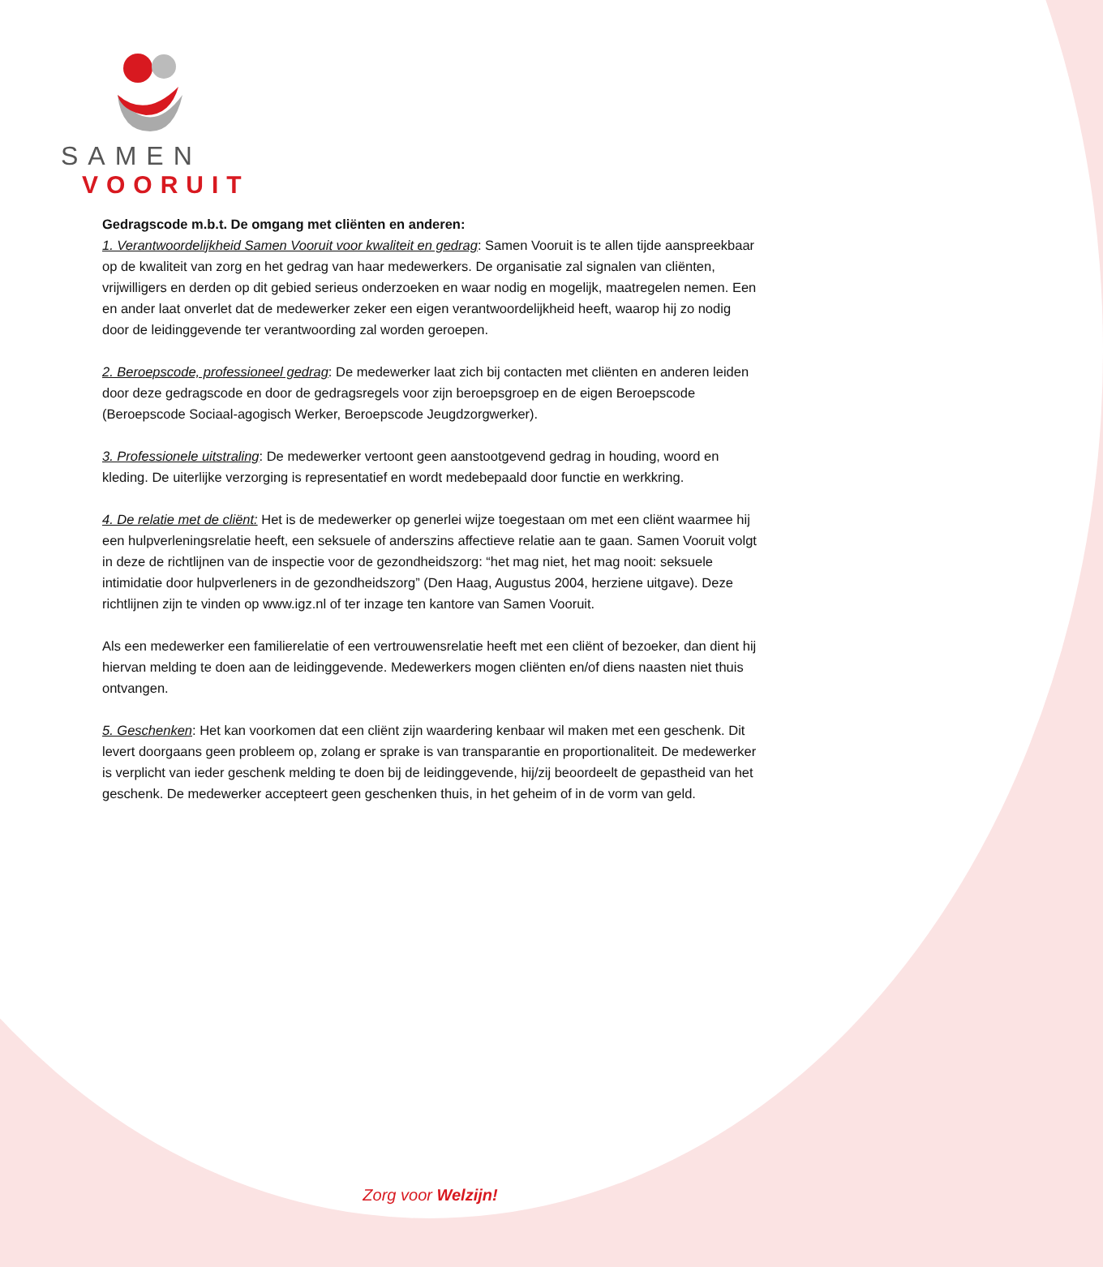SAMEN
VOORUIT
Gedragscode m.b.t. De omgang met cliënten en anderen:
1. Verantwoordelijkheid Samen Vooruit voor kwaliteit en gedrag: Samen Vooruit is te allen tijde aanspreekbaar op de kwaliteit van zorg en het gedrag van haar medewerkers. De organisatie zal signalen van cliënten, vrijwilligers en derden op dit gebied serieus onderzoeken en waar nodig en mogelijk, maatregelen nemen. Een en ander laat onverlet dat de medewerker zeker een eigen verantwoordelijkheid heeft, waarop hij zo nodig door de leidinggevende ter verantwoording zal worden geroepen.
2. Beroepscode, professioneel gedrag: De medewerker laat zich bij contacten met cliënten en anderen leiden door deze gedragscode en door de gedragsregels voor zijn beroepsgroep en de eigen Beroepscode (Beroepscode Sociaal-agogisch Werker, Beroepscode Jeugdzorgwerker).
3. Professionele uitstraling: De medewerker vertoont geen aanstootgevend gedrag in houding, woord en kleding. De uiterlijke verzorging is representatief en wordt medebepaald door functie en werkkring.
4. De relatie met de cliënt: Het is de medewerker op generlei wijze toegestaan om met een cliënt waarmee hij een hulpverleningsrelatie heeft, een seksuele of anderszins affectieve relatie aan te gaan. Samen Vooruit volgt in deze de richtlijnen van de inspectie voor de gezondheidszorg: “het mag niet, het mag nooit: seksuele intimidatie door hulpverleners in de gezondheidszorg” (Den Haag, Augustus 2004, herziene uitgave). Deze richtlijnen zijn te vinden op www.igz.nl of ter inzage ten kantore van Samen Vooruit.
Als een medewerker een familierelatie of een vertrouwensrelatie heeft met een cliënt of bezoeker, dan dient hij hiervan melding te doen aan de leidinggevende. Medewerkers mogen cliënten en/of diens naasten niet thuis ontvangen.
5. Geschenken: Het kan voorkomen dat een cliënt zijn waardering kenbaar wil maken met een geschenk. Dit levert doorgaans geen probleem op, zolang er sprake is van transparantie en proportionaliteit. De medewerker is verplicht van ieder geschenk melding te doen bij de leidinggevende, hij/zij beoordeelt de gepastheid van het geschenk. De medewerker accepteert geen geschenken thuis, in het geheim of in de vorm van geld.
Zorg voor Welzijn!